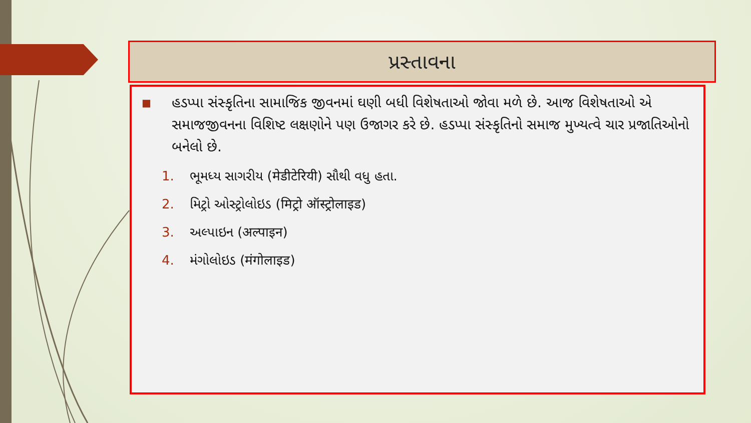પ્રસ્તાવના
■
હડપ્પા સંસ્કૃતિના સામાજિક જીવનમાં ઘણી બધી વિશેષતાઓ જોવા મળે છે. આજ વિશેષતાઓ એ સમાજજીવનના વિશિષ્ટ લક્ષણોને પણ ઉજાગર કરે છે. હડપ્પા સંસ્કૃતિનો સમાજ મુખ્યત્વે ચાર પ્રજાતિઓનો બનેલો છે.
1. ભૂમધ્ય સાગરીય (मेडीटेरियी) સૌથી વધુ હતા.
2. મિટ્રો ઓસ્ટ્રોલોઇડ (मिट्रो ऑस्ट्रोलाइड)
3. અલ્પાઇન (अल्पाइन)
4. મંગોલોઇડ (मंगोलाइड)